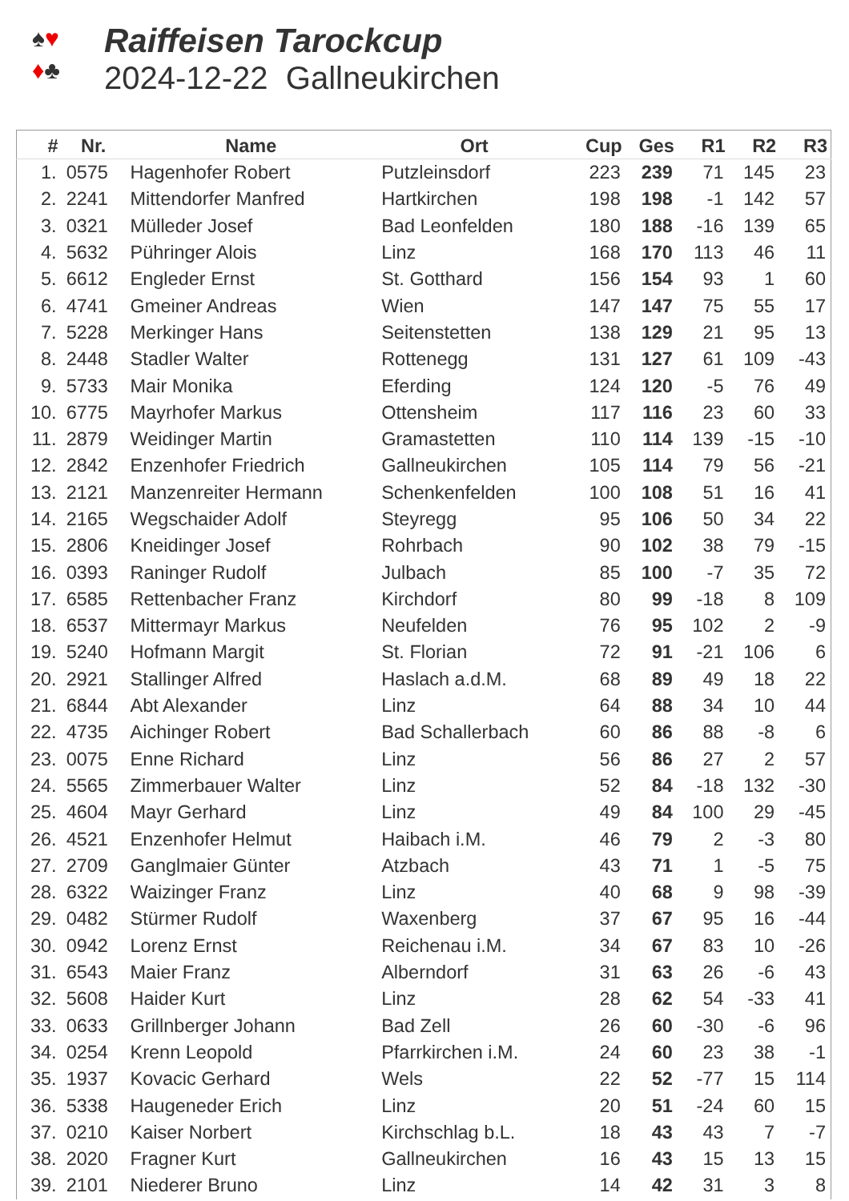♠♥
♦♣
Raiffeisen Tarockcup
2024-12-22 Gallneukirchen
| # | Nr. | Name | Ort | Cup | Ges | R1 | R2 | R3 |
| --- | --- | --- | --- | --- | --- | --- | --- | --- |
| 1. | 0575 | Hagenhofer Robert | Putzleinsdorf | 223 | 239 | 71 | 145 | 23 |
| 2. | 2241 | Mittendorfer Manfred | Hartkirchen | 198 | 198 | -1 | 142 | 57 |
| 3. | 0321 | Mülleder Josef | Bad Leonfelden | 180 | 188 | -16 | 139 | 65 |
| 4. | 5632 | Pühringer Alois | Linz | 168 | 170 | 113 | 46 | 11 |
| 5. | 6612 | Engleder Ernst | St. Gotthard | 156 | 154 | 93 | 1 | 60 |
| 6. | 4741 | Gmeiner Andreas | Wien | 147 | 147 | 75 | 55 | 17 |
| 7. | 5228 | Merkinger Hans | Seitenstetten | 138 | 129 | 21 | 95 | 13 |
| 8. | 2448 | Stadler Walter | Rottenegg | 131 | 127 | 61 | 109 | -43 |
| 9. | 5733 | Mair Monika | Eferding | 124 | 120 | -5 | 76 | 49 |
| 10. | 6775 | Mayrhofer Markus | Ottensheim | 117 | 116 | 23 | 60 | 33 |
| 11. | 2879 | Weidinger Martin | Gramastetten | 110 | 114 | 139 | -15 | -10 |
| 12. | 2842 | Enzenhofer Friedrich | Gallneukirchen | 105 | 114 | 79 | 56 | -21 |
| 13. | 2121 | Manzenreiter Hermann | Schenkenfelden | 100 | 108 | 51 | 16 | 41 |
| 14. | 2165 | Wegschaider Adolf | Steyregg | 95 | 106 | 50 | 34 | 22 |
| 15. | 2806 | Kneidinger Josef | Rohrbach | 90 | 102 | 38 | 79 | -15 |
| 16. | 0393 | Raninger Rudolf | Julbach | 85 | 100 | -7 | 35 | 72 |
| 17. | 6585 | Rettenbacher Franz | Kirchdorf | 80 | 99 | -18 | 8 | 109 |
| 18. | 6537 | Mittermayr Markus | Neufelden | 76 | 95 | 102 | 2 | -9 |
| 19. | 5240 | Hofmann Margit | St. Florian | 72 | 91 | -21 | 106 | 6 |
| 20. | 2921 | Stallinger Alfred | Haslach a.d.M. | 68 | 89 | 49 | 18 | 22 |
| 21. | 6844 | Abt Alexander | Linz | 64 | 88 | 34 | 10 | 44 |
| 22. | 4735 | Aichinger Robert | Bad Schallerbach | 60 | 86 | 88 | -8 | 6 |
| 23. | 0075 | Enne Richard | Linz | 56 | 86 | 27 | 2 | 57 |
| 24. | 5565 | Zimmerbauer Walter | Linz | 52 | 84 | -18 | 132 | -30 |
| 25. | 4604 | Mayr Gerhard | Linz | 49 | 84 | 100 | 29 | -45 |
| 26. | 4521 | Enzenhofer Helmut | Haibach i.M. | 46 | 79 | 2 | -3 | 80 |
| 27. | 2709 | Ganglmaier Günter | Atzbach | 43 | 71 | 1 | -5 | 75 |
| 28. | 6322 | Waizinger Franz | Linz | 40 | 68 | 9 | 98 | -39 |
| 29. | 0482 | Stürmer Rudolf | Waxenberg | 37 | 67 | 95 | 16 | -44 |
| 30. | 0942 | Lorenz Ernst | Reichenau i.M. | 34 | 67 | 83 | 10 | -26 |
| 31. | 6543 | Maier Franz | Alberndorf | 31 | 63 | 26 | -6 | 43 |
| 32. | 5608 | Haider Kurt | Linz | 28 | 62 | 54 | -33 | 41 |
| 33. | 0633 | Grillnberger Johann | Bad Zell | 26 | 60 | -30 | -6 | 96 |
| 34. | 0254 | Krenn Leopold | Pfarrkirchen i.M. | 24 | 60 | 23 | 38 | -1 |
| 35. | 1937 | Kovacic Gerhard | Wels | 22 | 52 | -77 | 15 | 114 |
| 36. | 5338 | Haugeneder Erich | Linz | 20 | 51 | -24 | 60 | 15 |
| 37. | 0210 | Kaiser Norbert | Kirchschlag b.L. | 18 | 43 | 43 | 7 | -7 |
| 38. | 2020 | Fragner Kurt | Gallneukirchen | 16 | 43 | 15 | 13 | 15 |
| 39. | 2101 | Niederer Bruno | Linz | 14 | 42 | 31 | 3 | 8 |